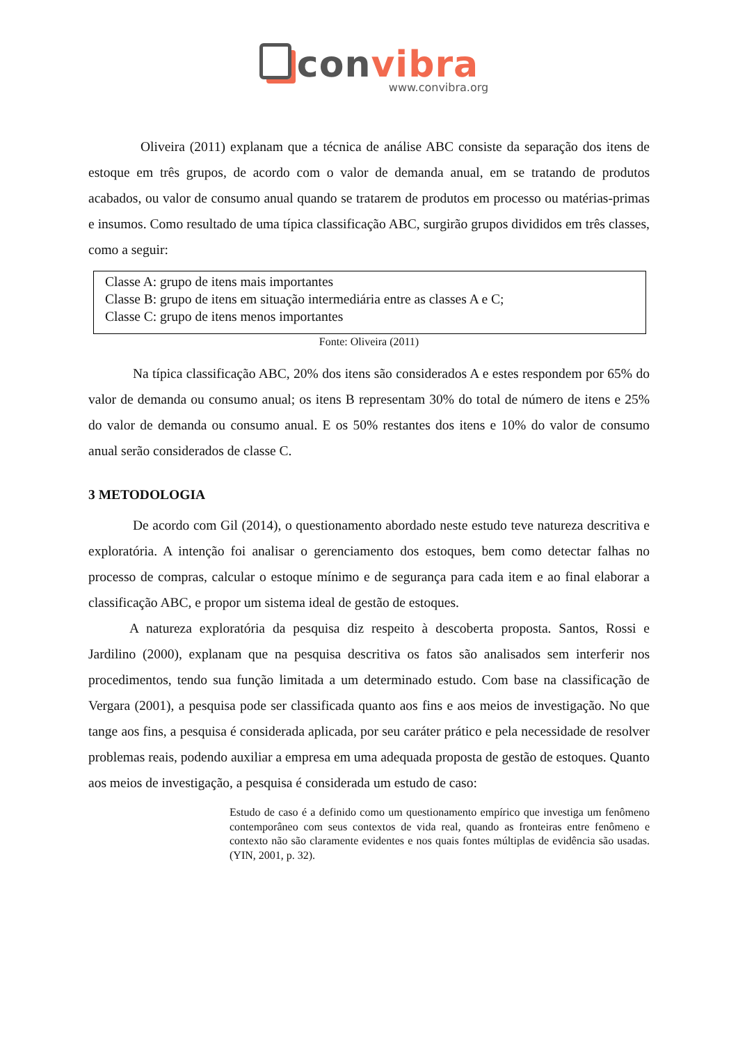convibra
www.convibra.org
Oliveira (2011) explanam que a técnica de análise ABC consiste da separação dos itens de estoque em três grupos, de acordo com o valor de demanda anual, em se tratando de produtos acabados, ou valor de consumo anual quando se tratarem de produtos em processo ou matérias-primas e insumos. Como resultado de uma típica classificação ABC, surgirão grupos divididos em três classes, como a seguir:
Classe A: grupo de itens mais importantes
Classe B: grupo de itens em situação intermediária entre as classes A e C;
Classe C: grupo de itens menos importantes
Fonte: Oliveira (2011)
Na típica classificação ABC, 20% dos itens são considerados A e estes respondem por 65% do valor de demanda ou consumo anual; os itens B representam 30% do total de número de itens e 25% do valor de demanda ou consumo anual. E os 50% restantes dos itens e 10% do valor de consumo anual serão considerados de classe C.
3 METODOLOGIA
De acordo com Gil (2014), o questionamento abordado neste estudo teve natureza descritiva e exploratória. A intenção foi analisar o gerenciamento dos estoques, bem como detectar falhas no processo de compras, calcular o estoque mínimo e de segurança para cada item e ao final elaborar a classificação ABC, e propor um sistema ideal de gestão de estoques.
A natureza exploratória da pesquisa diz respeito à descoberta proposta. Santos, Rossi e Jardilino (2000), explanam que na pesquisa descritiva os fatos são analisados sem interferir nos procedimentos, tendo sua função limitada a um determinado estudo. Com base na classificação de Vergara (2001), a pesquisa pode ser classificada quanto aos fins e aos meios de investigação. No que tange aos fins, a pesquisa é considerada aplicada, por seu caráter prático e pela necessidade de resolver problemas reais, podendo auxiliar a empresa em uma adequada proposta de gestão de estoques. Quanto aos meios de investigação, a pesquisa é considerada um estudo de caso:
Estudo de caso é a definido como um questionamento empírico que investiga um fenômeno contemporâneo com seus contextos de vida real, quando as fronteiras entre fenômeno e contexto não são claramente evidentes e nos quais fontes múltiplas de evidência são usadas. (YIN, 2001, p. 32).